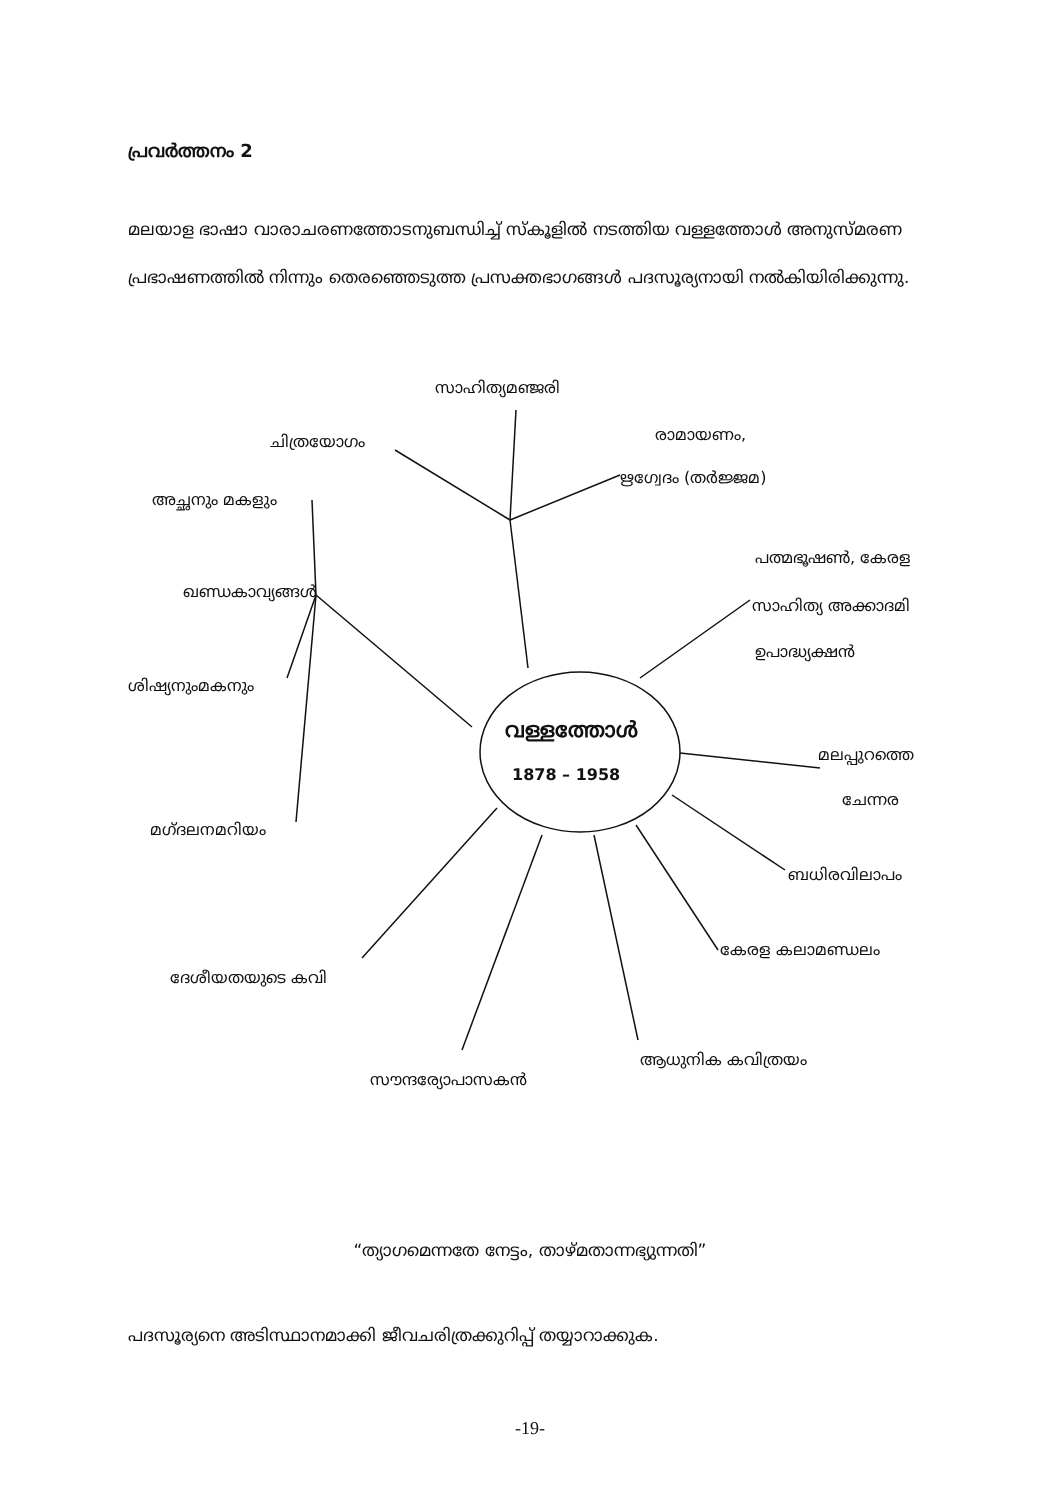പ്രവർത്തനം 2
മലയാള ഭാഷാ വാരാചരണത്തോടനുബന്ധിച്ച് സ്കൂളിൽ നടത്തിയ വള്ളത്തോൾ അനുസ്മരണ പ്രഭാഷണത്തിൽ നിന്നും തെരഞ്ഞെടുത്ത പ്രസക്തഭാഗങ്ങൾ പദസൂര്യനായി നൽകിയിരിക്കുന്നു.
സാഹിത്യമഞ്ജരി
ചിത്രയോഗം രാമായണം,
ഋഗ്വേദം (തർജ്ജമ)
അച്ഛനും മകളും
പത്മഭൂഷൺ, കേരള
ഖണ്ഡകാവ്യങ്ങൾ
സാഹിത്യ അക്കാദമി
ഉപാദ്ധ്യക്ഷൻ
ശിഷ്യനുംമകനും
വള്ളത്തോൾ
1878 – 1958
മലപ്പുറത്തെ
ചേന്നര
മഗ്ദലനമറിയം
ബധിരവിലാപം
കേരള കലാമണ്ഡലം
ദേശീയതയുടെ കവി
ആധുനിക കവിത്രയം
സൗന്ദര്യോപാസകൻ
“ത്യാഗമെന്നതേ നേട്ടം, താഴ്മതാന്നഭ്യുന്നതി”
പദസൂര്യനെ അടിസ്ഥാനമാക്കി ജീവചരിത്രക്കുറിപ്പ് തയ്യാറാക്കുക.
-19-